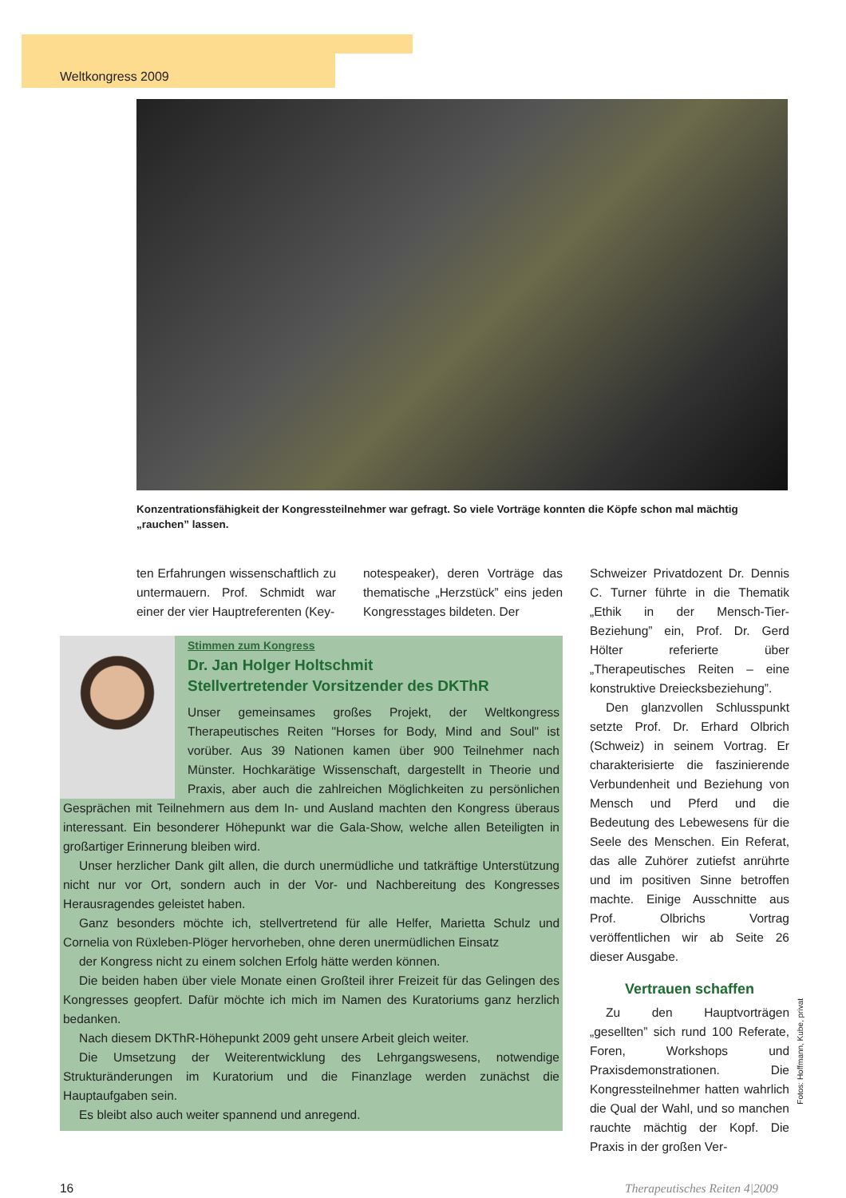Weltkongress 2009
Konzentrationsfähigkeit der Kongressteilnehmer war gefragt. So viele Vorträge konnten die Köpfe schon mal mächtig „rauchen” lassen.
ten Erfahrungen wissenschaftlich zu untermauern. Prof. Schmidt war einer der vier Hauptreferenten (Key-
notespeaker), deren Vorträge das thematische „Herzstück” eins jeden Kongresstages bildeten. Der
Stimmen zum Kongress
Dr. Jan Holger Holtschmit
Stellvertretender Vorsitzender des DKThR
Unser gemeinsames großes Projekt, der Weltkongress Therapeutisches Reiten "Horses for Body, Mind and Soul" ist vorüber. Aus 39 Nationen kamen über 900 Teilnehmer nach Münster. Hochkarätige Wissenschaft, dargestellt in Theorie und Praxis, aber auch die zahlreichen Möglichkeiten zu persönlichen Gesprächen mit Teilnehmern aus dem In- und Ausland machten den Kongress überaus interessant. Ein besonderer Höhepunkt war die Gala-Show, welche allen Beteiligten in großartiger Erinnerung bleiben wird.
Unser herzlicher Dank gilt allen, die durch unermüdliche und tatkräftige Unterstützung nicht nur vor Ort, sondern auch in der Vor- und Nachbereitung des Kongresses Herausragendes geleistet haben.
Ganz besonders möchte ich, stellvertretend für alle Helfer, Marietta Schulz und Cornelia von Rüxleben-Plöger hervorheben, ohne deren unermüdlichen Einsatz
der Kongress nicht zu einem solchen Erfolg hätte werden können.
Die beiden haben über viele Monate einen Großteil ihrer Freizeit für das Gelingen des Kongresses geopfert. Dafür möchte ich mich im Namen des Kuratoriums ganz herzlich bedanken.
Nach diesem DKThR-Höhepunkt 2009 geht unsere Arbeit gleich weiter.
Die Umsetzung der Weiterentwicklung des Lehrgangswesens, notwendige Strukturänderungen im Kuratorium und die Finanzlage werden zunächst die Hauptaufgaben sein.
Es bleibt also auch weiter spannend und anregend.
Schweizer Privatdozent Dr. Dennis C. Turner führte in die Thematik „Ethik in der Mensch-Tier-Beziehung” ein, Prof. Dr. Gerd Hölter referierte über „Therapeutisches Reiten – eine konstruktive Dreiecksbeziehung”.
Den glanzvollen Schlusspunkt setzte Prof. Dr. Erhard Olbrich (Schweiz) in seinem Vortrag. Er charakterisierte die faszinierende Verbundenheit und Beziehung von Mensch und Pferd und die Bedeutung des Lebewesens für die Seele des Menschen. Ein Referat, das alle Zuhörer zutiefst anrührte und im positiven Sinne betroffen machte. Einige Ausschnitte aus Prof. Olbrichs Vortrag veröffentlichen wir ab Seite 26 dieser Ausgabe.
Vertrauen schaffen
Zu den Hauptvorträgen „gesellten” sich rund 100 Referate, Foren, Workshops und Praxisdemonstrationen. Die Kongressteilnehmer hatten wahrlich die Qual der Wahl, und so manchen rauchte mächtig der Kopf. Die Praxis in der großen Ver-
Fotos: Hoffmann, Kube, privat
16 Therapeutisches Reiten 4|2009